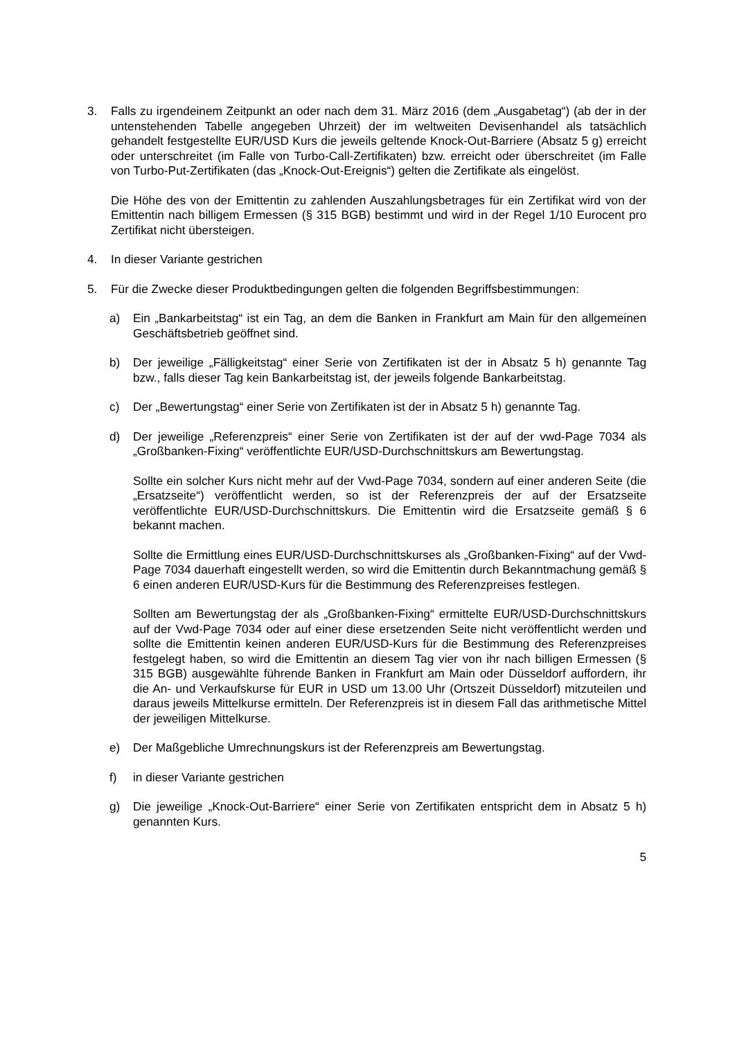3. Falls zu irgendeinem Zeitpunkt an oder nach dem 31. März 2016 (dem „Ausgabetag“) (ab der in der untenstehenden Tabelle angegeben Uhrzeit) der im weltweiten Devisenhandel als tatsächlich gehandelt festgestellte EUR/USD Kurs die jeweils geltende Knock-Out-Barriere (Absatz 5 g) erreicht oder unterschreitet (im Falle von Turbo-Call-Zertifikaten) bzw. erreicht oder überschreitet (im Falle von Turbo-Put-Zertifikaten (das „Knock-Out-Ereignis“) gelten die Zertifikate als eingelöst.
Die Höhe des von der Emittentin zu zahlenden Auszahlungsbetrages für ein Zertifikat wird von der Emittentin nach billigem Ermessen (§ 315 BGB) bestimmt und wird in der Regel 1/10 Eurocent pro Zertifikat nicht übersteigen.
4. In dieser Variante gestrichen
5. Für die Zwecke dieser Produktbedingungen gelten die folgenden Begriffsbestimmungen:
a) Ein „Bankarbeitstag“ ist ein Tag, an dem die Banken in Frankfurt am Main für den allgemeinen Geschäftsbetrieb geöffnet sind.
b) Der jeweilige „Fälligkeitstag“ einer Serie von Zertifikaten ist der in Absatz 5 h) genannte Tag bzw., falls dieser Tag kein Bankarbeitstag ist, der jeweils folgende Bankarbeitstag.
c) Der „Bewertungstag“ einer Serie von Zertifikaten ist der in Absatz 5 h) genannte Tag.
d) Der jeweilige „Referenzpreis“ einer Serie von Zertifikaten ist der auf der vwd-Page 7034 als „Großbanken-Fixing“ veröffentlichte EUR/USD-Durchschnittskurs am Bewertungstag.
Sollte ein solcher Kurs nicht mehr auf der Vwd-Page 7034, sondern auf einer anderen Seite (die „Ersatzseite“) veröffentlicht werden, so ist der Referenzpreis der auf der Ersatzseite veröffentlichte EUR/USD-Durchschnittskurs. Die Emittentin wird die Ersatzseite gemäß § 6 bekannt machen.
Sollte die Ermittlung eines EUR/USD-Durchschnittskurses als „Großbanken-Fixing“ auf der Vwd-Page 7034 dauerhaft eingestellt werden, so wird die Emittentin durch Bekanntmachung gemäß § 6 einen anderen EUR/USD-Kurs für die Bestimmung des Referenzpreises festlegen.
Sollten am Bewertungstag der als „Großbanken-Fixing“ ermittelte EUR/USD-Durchschnittskurs auf der Vwd-Page 7034 oder auf einer diese ersetzenden Seite nicht veröffentlicht werden und sollte die Emittentin keinen anderen EUR/USD-Kurs für die Bestimmung des Referenzpreises festgelegt haben, so wird die Emittentin an diesem Tag vier von ihr nach billigen Ermessen (§ 315 BGB) ausgewählte führende Banken in Frankfurt am Main oder Düsseldorf auffordern, ihr die An- und Verkaufskurse für EUR in USD um 13.00 Uhr (Ortszeit Düsseldorf) mitzuteilen und daraus jeweils Mittelkurse ermitteln. Der Referenzpreis ist in diesem Fall das arithmetische Mittel der jeweiligen Mittelkurse.
e) Der Maßgebliche Umrechnungskurs ist der Referenzpreis am Bewertungstag.
f) in dieser Variante gestrichen
g) Die jeweilige „Knock-Out-Barriere“ einer Serie von Zertifikaten entspricht dem in Absatz 5 h) genannten Kurs.
5